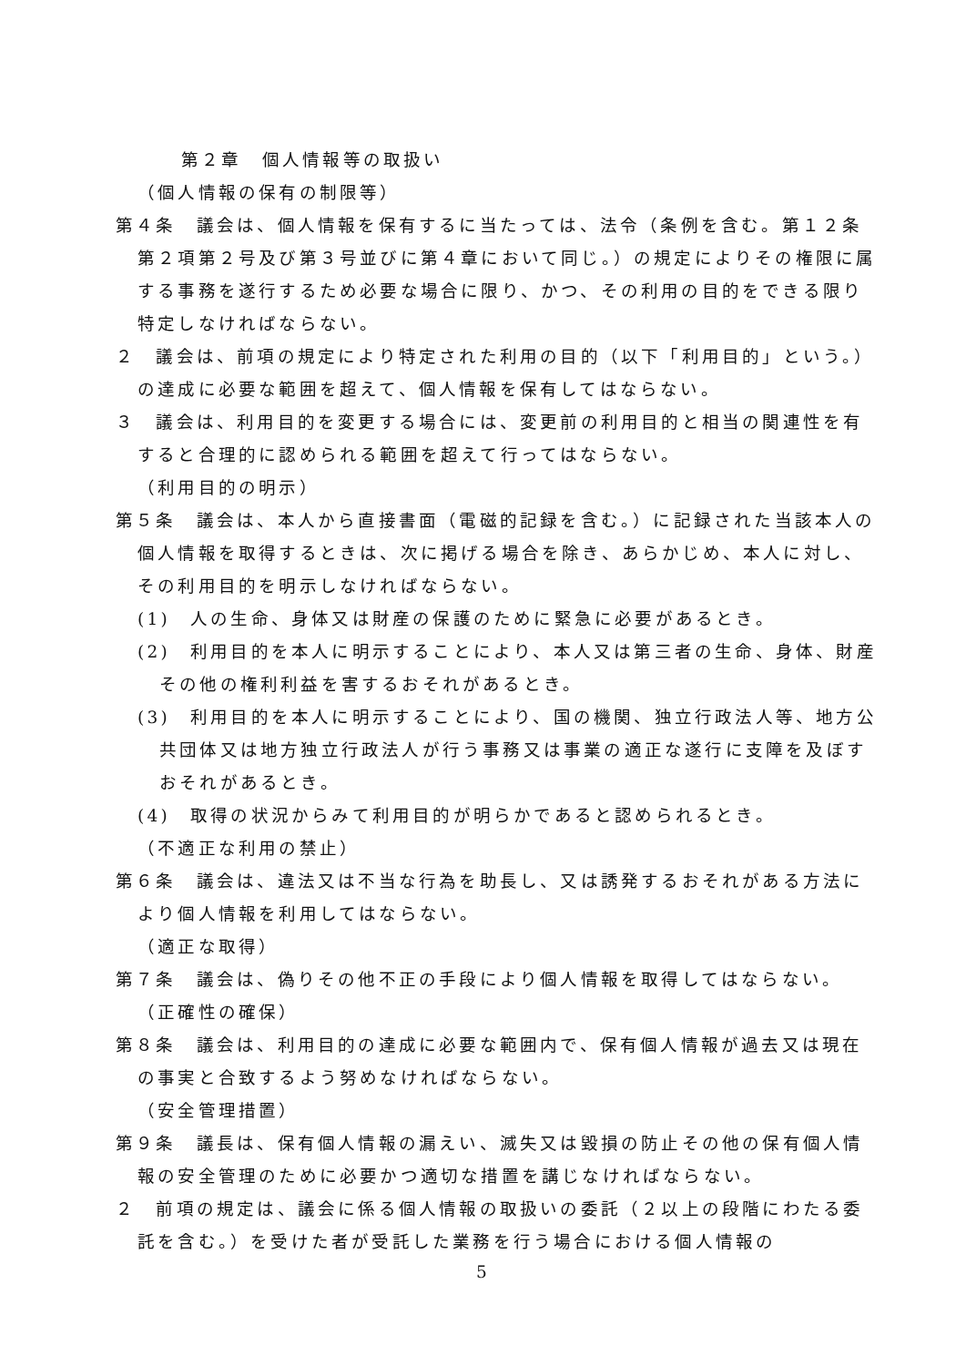第２章　個人情報等の取扱い
（個人情報の保有の制限等）
第４条　議会は、個人情報を保有するに当たっては、法令（条例を含む。第１２条第２項第２号及び第３号並びに第４章において同じ。）の規定によりその権限に属する事務を遂行するため必要な場合に限り、かつ、その利用の目的をできる限り特定しなければならない。
２　議会は、前項の規定により特定された利用の目的（以下「利用目的」という。）の達成に必要な範囲を超えて、個人情報を保有してはならない。
３　議会は、利用目的を変更する場合には、変更前の利用目的と相当の関連性を有すると合理的に認められる範囲を超えて行ってはならない。
（利用目的の明示）
第５条　議会は、本人から直接書面（電磁的記録を含む。）に記録された当該本人の個人情報を取得するときは、次に掲げる場合を除き、あらかじめ、本人に対し、その利用目的を明示しなければならない。
(1)　人の生命、身体又は財産の保護のために緊急に必要があるとき。
(2)　利用目的を本人に明示することにより、本人又は第三者の生命、身体、財産その他の権利利益を害するおそれがあるとき。
(3)　利用目的を本人に明示することにより、国の機関、独立行政法人等、地方公共団体又は地方独立行政法人が行う事務又は事業の適正な遂行に支障を及ぼすおそれがあるとき。
(4)　取得の状況からみて利用目的が明らかであると認められるとき。
（不適正な利用の禁止）
第６条　議会は、違法又は不当な行為を助長し、又は誘発するおそれがある方法により個人情報を利用してはならない。
（適正な取得）
第７条　議会は、偽りその他不正の手段により個人情報を取得してはならない。
（正確性の確保）
第８条　議会は、利用目的の達成に必要な範囲内で、保有個人情報が過去又は現在の事実と合致するよう努めなければならない。
（安全管理措置）
第９条　議長は、保有個人情報の漏えい、滅失又は毀損の防止その他の保有個人情報の安全管理のために必要かつ適切な措置を講じなければならない。
２　前項の規定は、議会に係る個人情報の取扱いの委託（２以上の段階にわたる委託を含む。）を受けた者が受託した業務を行う場合における個人情報の
5